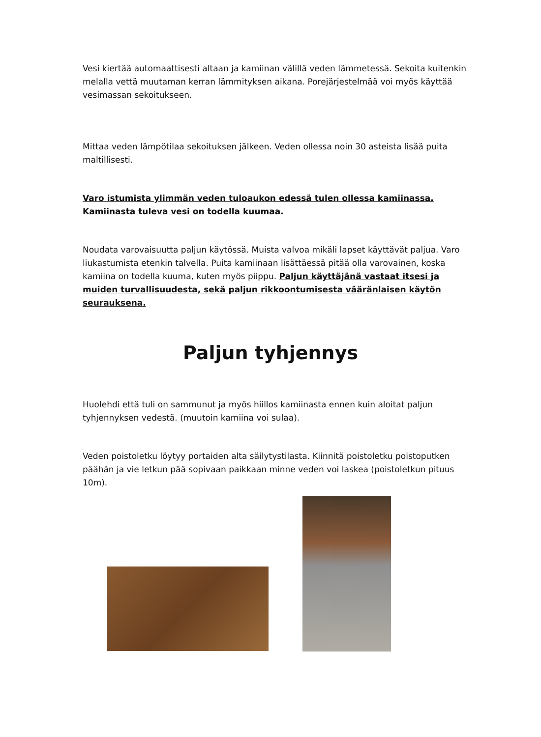Vesi kiertää automaattisesti altaan ja kamiinan välillä veden lämmetessä. Sekoita kuitenkin melalla vettä muutaman kerran lämmityksen aikana. Porejärjestelmää voi myös käyttää vesimassan sekoitukseen.
Mittaa veden lämpötilaa sekoituksen jälkeen. Veden ollessa noin 30 asteista lisää puita maltillisesti.
Varo istumista ylimmän veden tuloaukon edessä tulen ollessa kamiinassa. Kamiinasta tuleva vesi on todella kuumaa.
Noudata varovaisuutta paljun käytössä. Muista valvoa mikäli lapset käyttävät paljua. Varo liukastumista etenkin talvella. Puita kamiinaan lisättäessä pitää olla varovainen, koska kamiina on todella kuuma, kuten myös piippu. Paljun käyttäjänä vastaat itsesi ja muiden turvallisuudesta, sekä paljun rikkoontumisesta vääränlaisen käytön seurauksena.
Paljun tyhjennys
Huolehdi että tuli on sammunut ja myös hiillos kamiinasta ennen kuin aloitat paljun tyhjennyksen vedestä. (muutoin kamiina voi sulaa).
Veden poistoletku löytyy portaiden alta säilytystilasta. Kiinnitä poistoletku poistoputken päähän ja vie letkun pää sopivaan paikkaan minne veden voi laskea (poistoletkun pituus 10m).